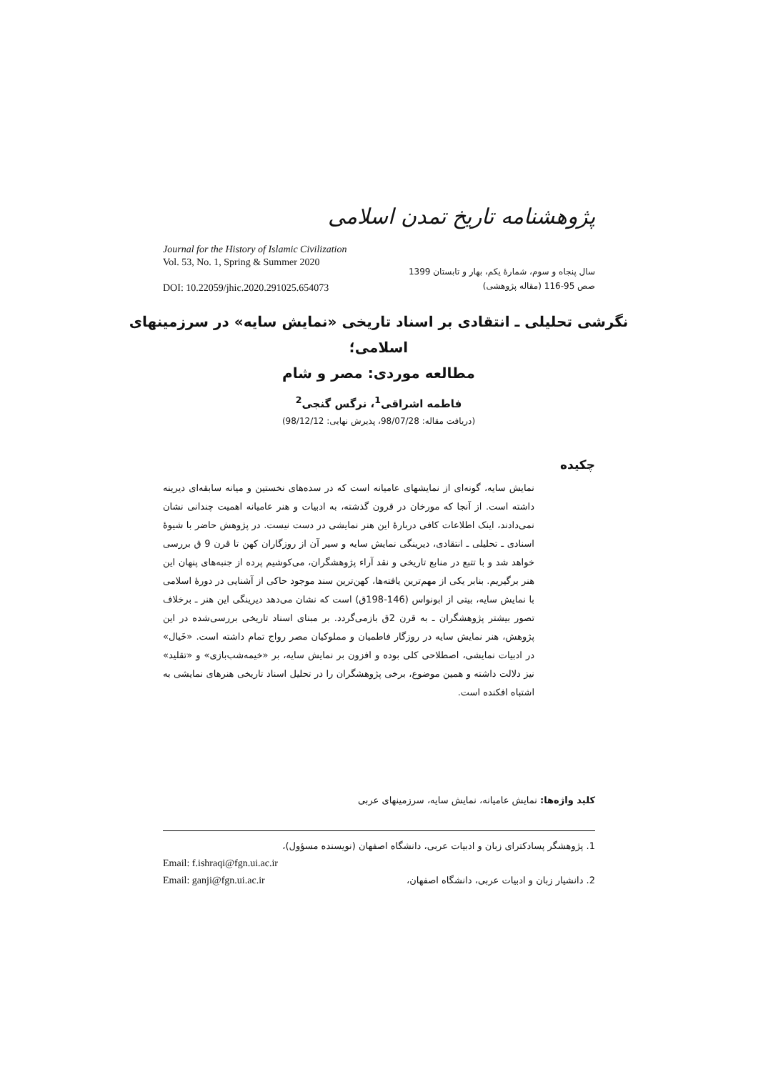پژوهشنامه تاریخ تمدن اسلامی
Journal for the History of Islamic Civilization
Vol. 53, No. 1, Spring & Summer 2020
DOI: 10.22059/jhic.2020.291025.654073
سال پنجاه و سوم، شمارۀ یکم، بهار و تابستان 1399
صص 95-116 (مقاله پژوهشی)
نگرشی تحلیلی ـ انتقادی بر اسناد تاریخی «نمایش سایه» در سرزمینهای اسلامی؛
مطالعه موردی: مصر و شام
فاطمه اشراقی<sup>1</sup>، نرگس گنجی<sup>2</sup>
(دریافت مقاله: 98/07/28، پذیرش نهایی: 98/12/12)
چکیده
نمایش سایه، گونه‌ای از نمایشهای عامیانه است که در سده‌های نخستین و میانه سابقه‌ای دیرینه داشته است. از آنجا که مورخان در قرون گذشته، به ادبیات و هنر عامیانه اهمیت چندانی نشان نمی‌دادند، اینک اطلاعات کافی دربارۀ این هنر نمایشی در دست نیست. در پژوهش حاضر با شیوۀ اسنادی ـ تحلیلی ـ انتقادی، دیرینگی نمایش سایه و سیر آن از روزگاران کهن تا قرن 9 ق بررسی خواهد شد و با تتبع در منابع تاریخی و نقد آراء پژوهشگران، می‌کوشیم پرده از جنبه‌های پنهان این هنر برگیریم. بنابر یکی از مهم‌ترین یافته‌ها، کهن‌ترین سند موجود حاکی از آشنایی در دورۀ اسلامی با نمایش سایه، بیتی از ابونواس (146-198ق) است که نشان می‌دهد دیرینگی این هنر ـ برخلاف تصور بیشتر پژوهشگران ـ به قرن 2ق بازمی‌گردد. بر مبنای اسناد تاریخی بررسی‌شده در این پژوهش، هنر نمایش سایه در روزگار فاطمیان و مملوکیان مصر رواج تمام داشته است. «خَیال» در ادبیات نمایشی، اصطلاحی کلی بوده و افزون بر نمایش سایه، بر «خیمه‌شب‌بازی» و «تقلید» نیز دلالت داشته و همین موضوع، برخی پژوهشگران را در تحلیل اسناد تاریخی هنرهای نمایشی به اشتباه افکنده است.
کلید واژه‌ها: نمایش عامیانه، نمایش سایه، سرزمینهای عربی
1. پژوهشگر پسادکترای زبان و ادبیات عربی، دانشگاه اصفهان (نویسنده مسؤول)،
Email: f.ishraqi@fgn.ui.ac.ir
Email: ganji@fgn.ui.ac.ir 2. دانشیار زبان و ادبیات عربی، دانشگاه اصفهان،